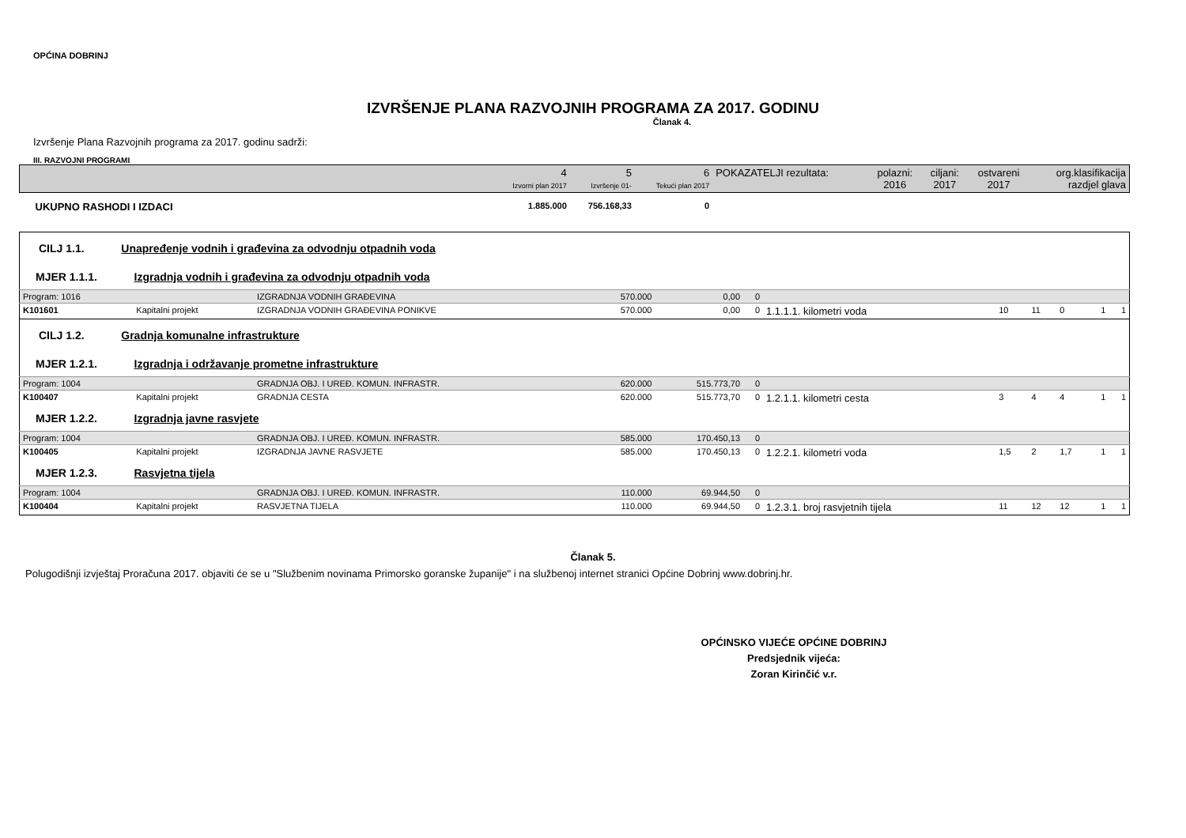OPĆINA DOBRINJ
IZVRŠENJE PLANA RAZVOJNIH PROGRAMA ZA 2017. GODINU
Članak 4.
Izvršenje Plana Razvojnih programa za 2017. godinu sadrži:
III. RAZVOJNI PROGRAMI
| | 4 Izvorni plan 2017 | 5 Izvršenje 01- | 6 Tekući plan 2017 | POKAZATELJI rezultata: | polazni: 2016 | ciljani: 2017 | ostvareni 2017 | org.klasifikacija razdjel glava |
| --- | --- | --- | --- | --- | --- | --- | --- | --- |
| UKUPNO RASHODI I IZDACI | 1.885.000 | 756.168,33 | 0 | | | | | |
| CILJ 1.1. Unapređenje vodnih i građevina za odvodnju otpadnih voda | | | | | | | | | | | |
| MJER 1.1.1. Izgradnja vodnih i građevina za odvodnju otpadnih voda | | | | | | | | | | | |
| Program: 1016 | | IZGRADNJA VODNIH GRAĐEVINA | 570.000 | 0,00 | 0 | | | | | | |
| K101601 | Kapitalni projekt | IZGRADNJA VODNIH GRAĐEVINA PONIKVE | 570.000 | 0,00 | 0 | 1.1.1.1. kilometri voda | 10 | 11 | 0 | 1 | 1 |
| CILJ 1.2. Gradnja komunalne infrastrukture | | | | | | | | | | | |
| MJER 1.2.1. Izgradnja i održavanje prometne infrastrukture | | | | | | | | | | | |
| Program: 1004 | | GRADNJA OBJ. I UREĐ. KOMUN. INFRASTR. | 620.000 | 515.773,70 | 0 | | | | | | |
| K100407 | Kapitalni projekt | GRADNJA CESTA | 620.000 | 515.773,70 | 0 | 1.2.1.1. kilometri cesta | 3 | 4 | 4 | 1 | 1 |
| MJER 1.2.2. Izgradnja javne rasvjete | | | | | | | | | | | |
| Program: 1004 | | GRADNJA OBJ. I UREĐ. KOMUN. INFRASTR. | 585.000 | 170.450,13 | 0 | | | | | | |
| K100405 | Kapitalni projekt | IZGRADNJA JAVNE RASVJETE | 585.000 | 170.450,13 | 0 | 1.2.2.1. kilometri voda | 1,5 | 2 | 1,7 | 1 | 1 |
| MJER 1.2.3. Rasvjetna tijela | | | | | | | | | | | |
| Program: 1004 | | GRADNJA OBJ. I UREĐ. KOMUN. INFRASTR. | 110.000 | 69.944,50 | 0 | | | | | | |
| K100404 | Kapitalni projekt | RASVJETNA TIJELA | 110.000 | 69.944,50 | 0 | 1.2.3.1. broj rasvjetnih tijela | 11 | 12 | 12 | 1 | 1 |
Članak 5.
Polugodišnji izvještaj Proračuna 2017. objaviti će se u "Službenim novinama Primorsko goranske županije" i na službenoj internet stranici Općine Dobrinj www.dobrinj.hr.
OPĆINSKO VIJEĆE OPĆINE DOBRINJ
Predsjednik vijeća:
Zoran Kirinčić v.r.